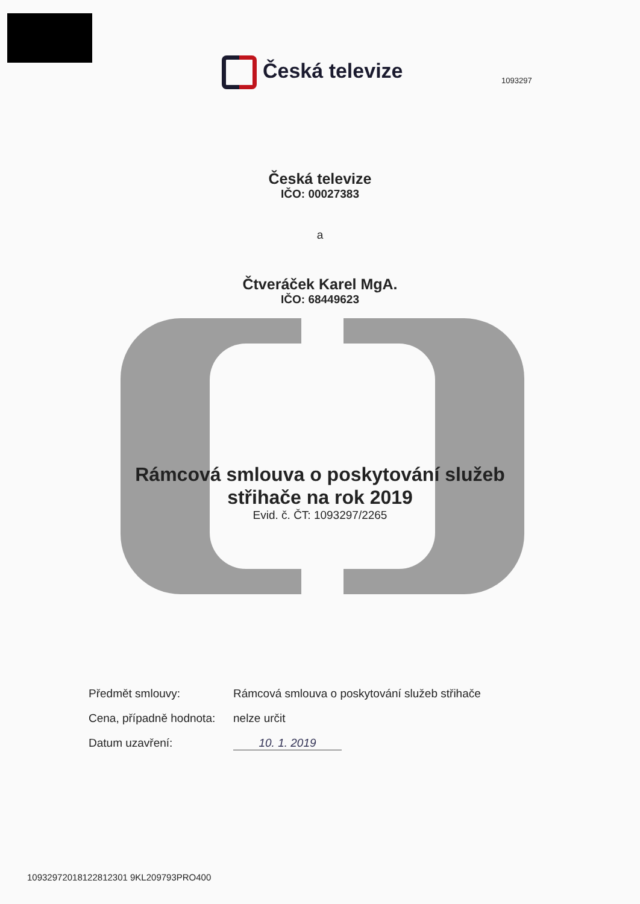Česká televize
1093297
Česká televize
IČO: 00027383
a
Čtveráček Karel MgA.
IČO: 68449623
Rámcová smlouva o poskytování služeb
střihače na rok 2019
Evid. č. ČT: 1093297/2265
Předmět smlouvy: Rámcová smlouva o poskytování služeb střihače
Cena, případně hodnota: nelze určit
Datum uzavření: 10. 1. 2019
10932972018122812301 9KL209793PRO400